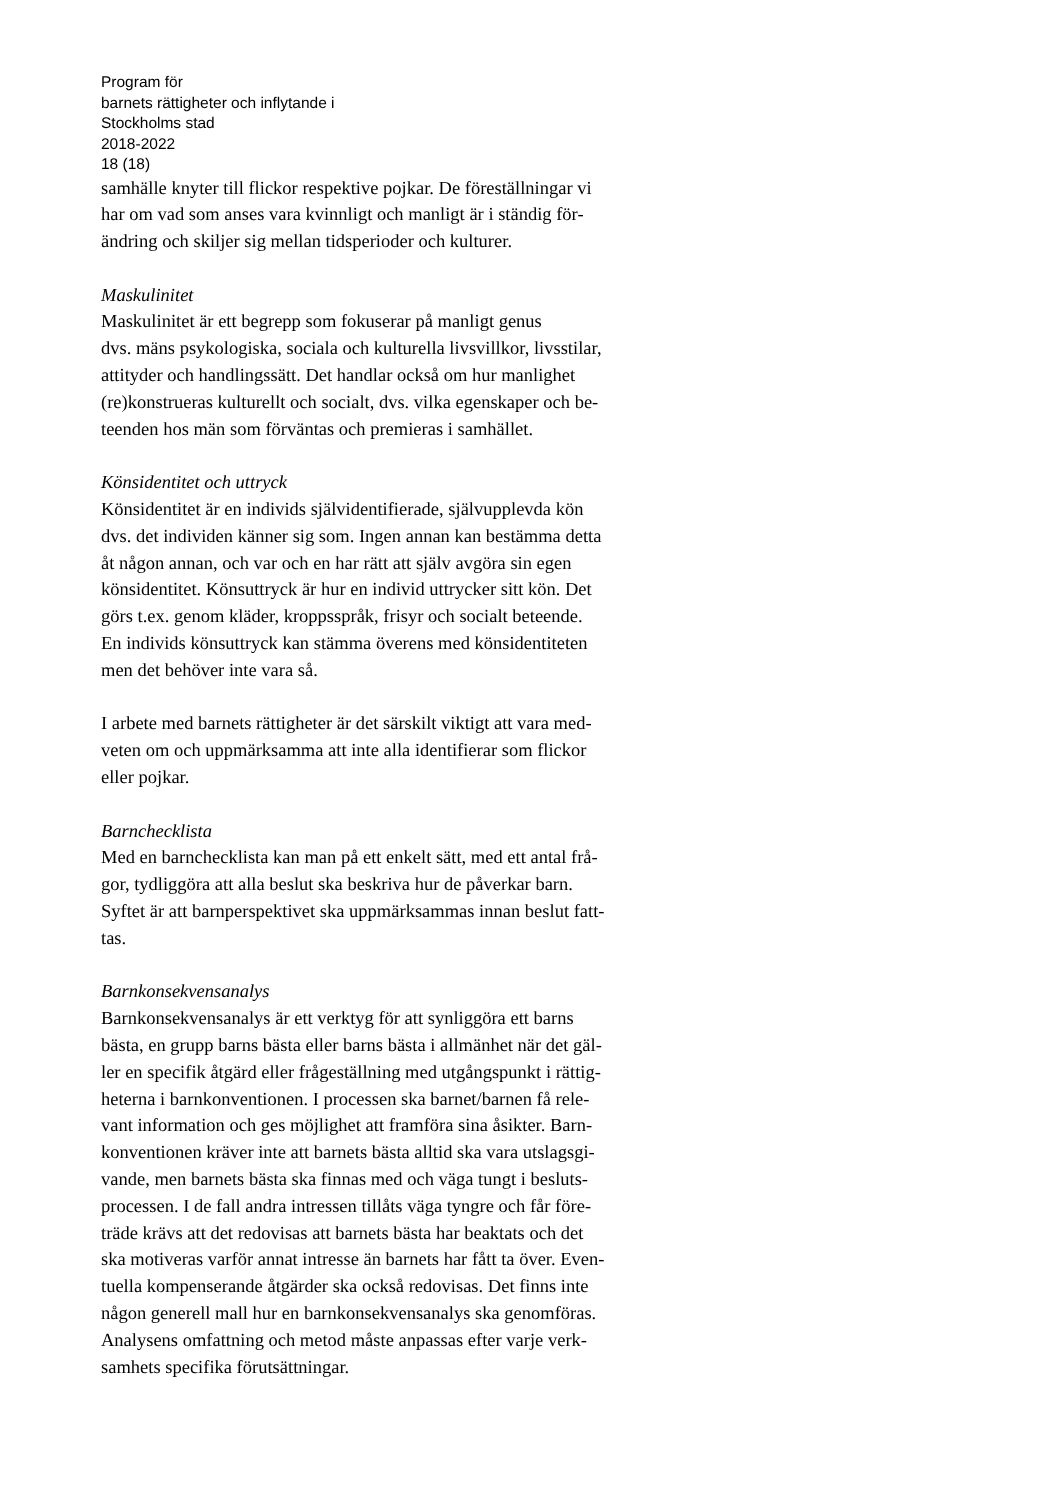Program för
barnets rättigheter och inflytande i
Stockholms stad
2018-2022
18 (18)
samhälle knyter till flickor respektive pojkar. De föreställningar vi
har om vad som anses vara kvinnligt och manligt är i ständig för-
ändring och skiljer sig mellan tidsperioder och kulturer.
Maskulinitet
Maskulinitet är ett begrepp som fokuserar på manligt genus
dvs. mäns psykologiska, sociala och kulturella livsvillkor, livsstilar,
attityder och handlingssätt. Det handlar också om hur manlighet
(re)konstrueras kulturellt och socialt, dvs. vilka egenskaper och be-
teenden hos män som förväntas och premieras i samhället.
Könsidentitet och uttryck
Könsidentitet är en individs självidentifierade, självupplevda kön
dvs. det individen känner sig som. Ingen annan kan bestämma detta
åt någon annan, och var och en har rätt att själv avgöra sin egen
könsidentitet. Könsuttryck är hur en individ uttrycker sitt kön. Det
görs t.ex. genom kläder, kroppsspråk, frisyr och socialt beteende.
En individs könsuttryck kan stämma överens med könsidentiteten
men det behöver inte vara så.
I arbete med barnets rättigheter är det särskilt viktigt att vara med-
veten om och uppmärksamma att inte alla identifierar som flickor
eller pojkar.
Barnchecklista
Med en barnchecklista kan man på ett enkelt sätt, med ett antal frå-
gor, tydliggöra att alla beslut ska beskriva hur de påverkar barn.
Syftet är att barnperspektivet ska uppmärksammas innan beslut fatt-
tas.
Barnkonsekvensanalys
Barnkonsekvensanalys är ett verktyg för att synliggöra ett barns
bästa, en grupp barns bästa eller barns bästa i allmänhet när det gäl-
ler en specifik åtgärd eller frågeställning med utgångspunkt i rättig-
heterna i barnkonventionen. I processen ska barnet/barnen få rele-
vant information och ges möjlighet att framföra sina åsikter. Barn-
konventionen kräver inte att barnets bästa alltid ska vara utslagsgi-
vande, men barnets bästa ska finnas med och väga tungt i besluts-
processen. I de fall andra intressen tillåts väga tyngre och får före-
träde krävs att det redovisas att barnets bästa har beaktats och det
ska motiveras varför annat intresse än barnets har fått ta över. Even-
tuella kompenserande åtgärder ska också redovisas. Det finns inte
någon generell mall hur en barnkonsekvensanalys ska genomföras.
Analysens omfattning och metod måste anpassas efter varje verk-
samhets specifika förutsättningar.